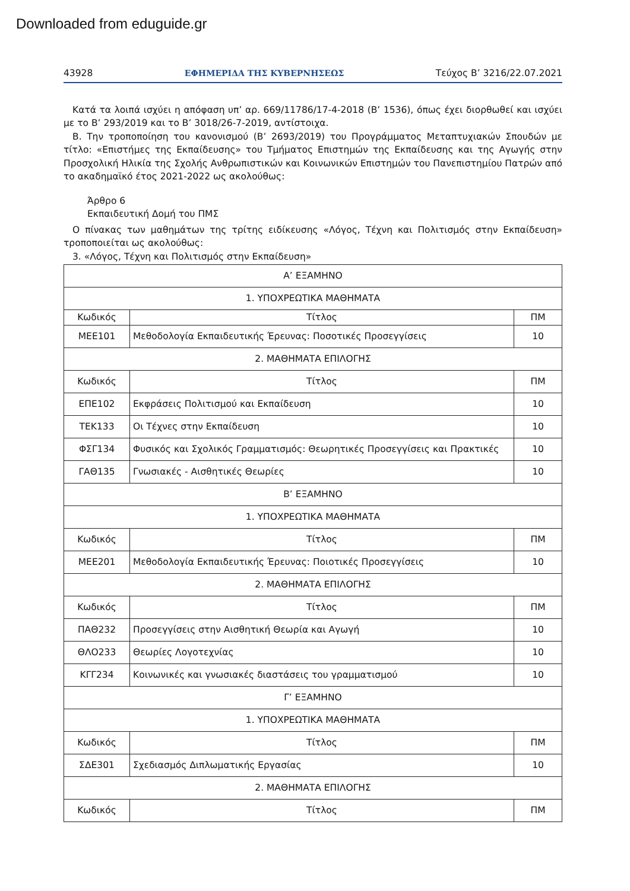Downloaded from eduguide.gr
43928 ΕΦΗΜΕΡΙΔΑ ΤΗΣ ΚΥΒΕΡΝΗΣΕΩΣ Τεύχος B’ 3216/22.07.2021
Κατά τα λοιπά ισχύει η απόφαση υπ’ αρ. 669/11786/17-4-2018 (Β’ 1536), όπως έχει διορθωθεί και ισχύει με το Β’ 293/2019 και το Β’ 3018/26-7-2019, αντίστοιχα.
Β. Την τροποποίηση του κανονισμού (Β’ 2693/2019) του Προγράμματος Μεταπτυχιακών Σπουδών με τίτλο: «Επιστήμες της Εκπαίδευσης» του Τμήματος Επιστημών της Εκπαίδευσης και της Αγωγής στην Προσχολική Ηλικία της Σχολής Ανθρωπιστικών και Κοινωνικών Επιστημών του Πανεπιστημίου Πατρών από το ακαδημαϊκό έτος 2021-2022 ως ακολούθως:
Άρθρο 6
Εκπαιδευτική Δομή του ΠΜΣ
Ο πίνακας των μαθημάτων της τρίτης ειδίκευσης «Λόγος, Τέχνη και Πολιτισμός στην Εκπαίδευση» τροποποιείται ως ακολούθως:
3. «Λόγος, Τέχνη και Πολιτισμός στην Εκπαίδευση»
| Α’ ΕΞΑΜΗΝΟ | | |
| 1. ΥΠΟΧΡΕΩΤΙΚΑ ΜΑΘΗΜΑΤΑ | | |
| Κωδικός | Τίτλος | ΠΜ |
| ΜΕΕ101 | Μεθοδολογία Εκπαιδευτικής Έρευνας: Ποσοτικές Προσεγγίσεις | 10 |
| 2. ΜΑΘΗΜΑΤΑ ΕΠΙΛΟΓΗΣ | | |
| Κωδικός | Τίτλος | ΠΜ |
| ΕΠΕ102 | Εκφράσεις Πολιτισμού και Εκπαίδευση | 10 |
| ΤΕΚ133 | Οι Τέχνες στην Εκπαίδευση | 10 |
| ΦΣΓ134 | Φυσικός και Σχολικός Γραμματισμός: Θεωρητικές Προσεγγίσεις και Πρακτικές | 10 |
| ΓΑΘ135 | Γνωσιακές - Αισθητικές Θεωρίες | 10 |
| Β’ ΕΞΑΜΗΝΟ | | |
| 1. ΥΠΟΧΡΕΩΤΙΚΑ ΜΑΘΗΜΑΤΑ | | |
| Κωδικός | Τίτλος | ΠΜ |
| ΜΕΕ201 | Μεθοδολογία Εκπαιδευτικής Έρευνας: Ποιοτικές Προσεγγίσεις | 10 |
| 2. ΜΑΘΗΜΑΤΑ ΕΠΙΛΟΓΗΣ | | |
| Κωδικός | Τίτλος | ΠΜ |
| ΠΑΘ232 | Προσεγγίσεις στην Αισθητική Θεωρία και Αγωγή | 10 |
| ΘΛΟ233 | Θεωρίες Λογοτεχνίας | 10 |
| ΚΓΓ234 | Κοινωνικές και γνωσιακές διαστάσεις του γραμματισμού | 10 |
| Γ’ ΕΞΑΜΗΝΟ | | |
| 1. ΥΠΟΧΡΕΩΤΙΚΑ ΜΑΘΗΜΑΤΑ | | |
| Κωδικός | Τίτλος | ΠΜ |
| ΣΔΕ301 | Σχεδιασμός Διπλωματικής Εργασίας | 10 |
| 2. ΜΑΘΗΜΑΤΑ ΕΠΙΛΟΓΗΣ | | |
| Κωδικός | Τίτλος | ΠΜ |